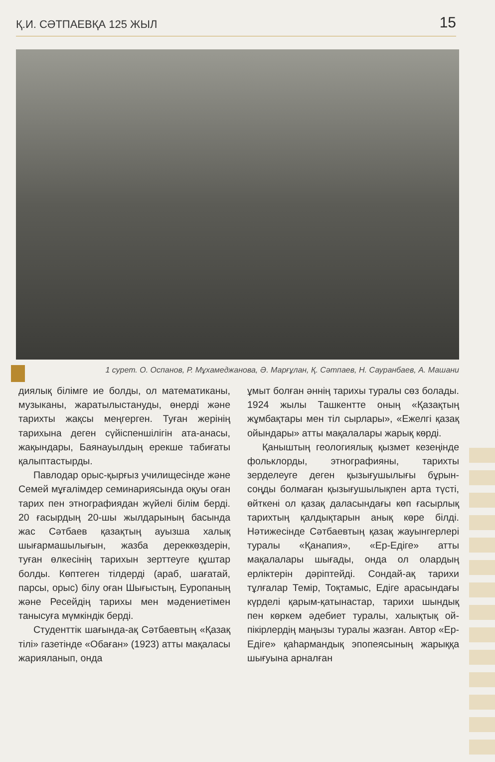Қ.И. СӘТПАЕВҚА 125 ЖЫЛ 15
1 сурет. О. Оспанов, Р. Мұхамеджанова, Ә. Марғұлан, Қ. Сәтпаев, Н. Сауранбаев, А. Машани
диялық білімге ие болды, ол математиканы, музыканы, жаратылыстануды, өнерді және тарихты жақсы меңгерген. Туған жерінің тарихына деген сүйіспеншілігін ата-анасы, жақындары, Баянауылдың ерекше табиғаты қалыптастырды.
Павлодар орыс-қырғыз училищесінде және Семей мұғалімдер семинариясында оқуы оған тарих пен этнографиядан жүйелі білім берді. 20 ғасырдың 20-шы жылдарының басында жас Сәтбаев қазақтың ауызша халық шығармашылығын, жазба дереккөздерін, туған өлкесінің тарихын зерттеуге құштар болды. Көптеген тілдерді (араб, шағатай, парсы, орыс) білу оған Шығыстың, Еуропаның және Ресейдің тарихы мен мәдениетімен танысуға мүмкіндік берді.
Студенттік шағында-ақ Сәтбаевтың «Қазақ тілі» газетінде «Обаған» (1923) атты мақаласы жарияланып, онда
ұмыт болған әннің тарихы туралы сөз болады. 1924 жылы Ташкентте оның «Қазақтың жұмбақтары мен тіл сырлары», «Ежелгі қазақ ойындары» атты мақалалары жарық көрді.
Қаныштың геологиялық қызмет кезеңінде фольклорды, этнографияны, тарихты зерделеуге деген қызығушылығы бұрын-соңды болмаған қызығушылықпен арта түсті, өйткені ол қазақ даласындағы көп ғасырлық тарихтың қалдықтарын анық көре білді. Нәтижесінде Сәтбаевтың қазақ жауынгерлері туралы «Қанапия», «Ер-Едіге» атты мақалалары шығады, онда ол олардың ерліктерін дәріптейді. Сондай-ақ тарихи тұлғалар Темір, Тоқтамыс, Едіге арасындағы күрделі қарым-қатынастар, тарихи шындық пен көркем әдебиет туралы, халықтық ой-пікірлердің маңызы туралы жазған. Автор «Ер-Едіге» қаһармандық эпопеясының жарыққа шығуына арналған